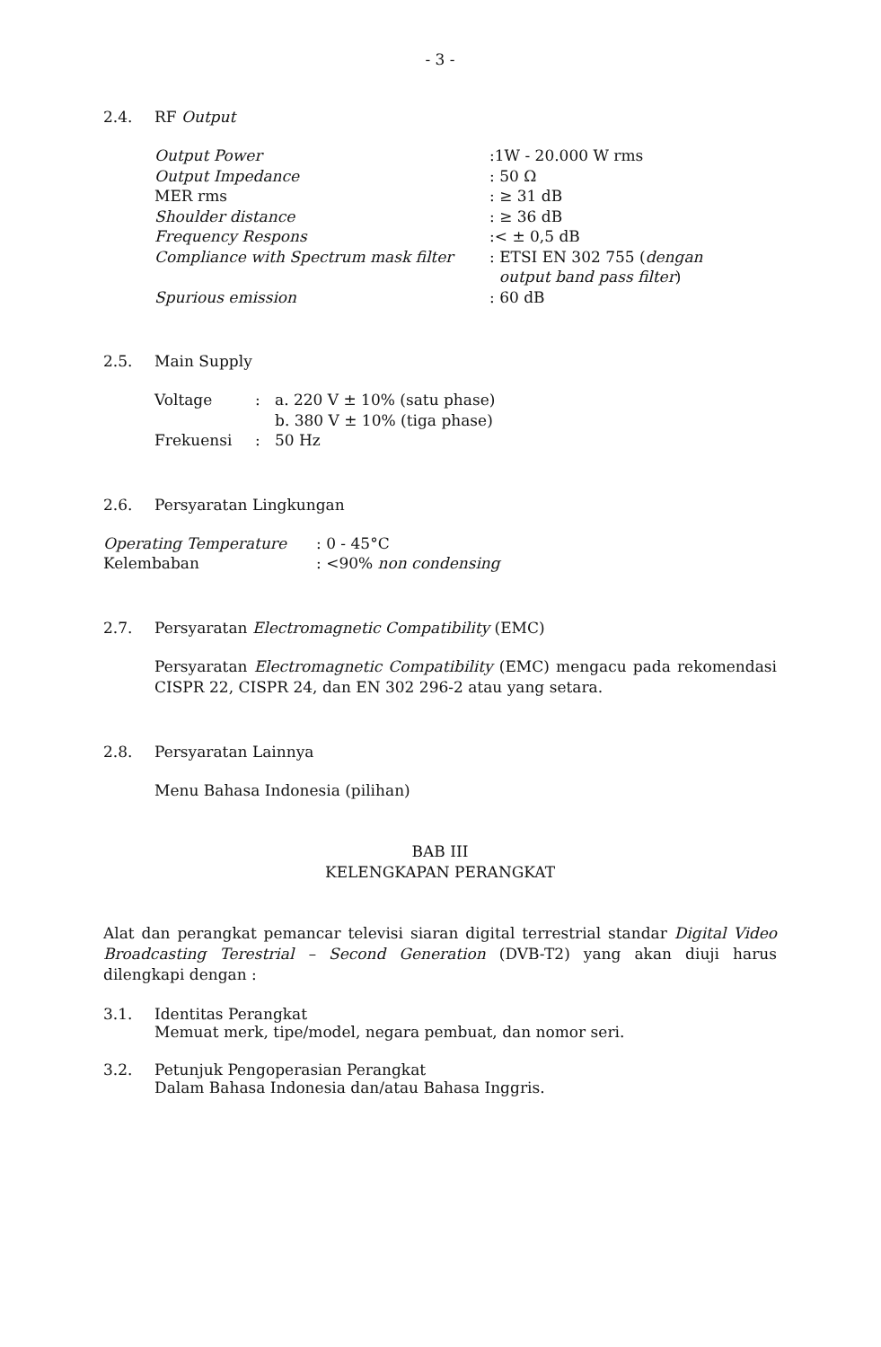- 3 -
2.4. RF Output
| Output Power | :1W - 20.000 W rms |
| Output Impedance | : 50 Ω |
| MER rms | : ≥ 31 dB |
| Shoulder distance | : ≥ 36 dB |
| Frequency Respons | :< ± 0,5 dB |
| Compliance with Spectrum mask filter | : ETSI EN 302 755 ( dengan output band pass filter ) |
| Spurious emission | : 60 dB |
2.5. Main Supply
| Voltage | : | a. 220 V ± 10% (satu phase) b. 380 V ± 10% (tiga phase) |
| Frekuensi | : | 50 Hz |
2.6. Persyaratan Lingkungan
| Operating Temperature | : 0 - 45°C |
| Kelembaban | : <90% non condensing |
2.7. Persyaratan Electromagnetic Compatibility (EMC)
Persyaratan Electromagnetic Compatibility (EMC) mengacu pada rekomendasi CISPR 22, CISPR 24, dan EN 302 296-2 atau yang setara.
2.8. Persyaratan Lainnya
Menu Bahasa Indonesia (pilihan)
BAB III
KELENGKAPAN PERANGKAT
Alat dan perangkat pemancar televisi siaran digital terrestrial standar Digital Video Broadcasting Terestrial – Second Generation (DVB-T2) yang akan diuji harus dilengkapi dengan :
3.1. Identitas Perangkat
Memuat merk, tipe/model, negara pembuat, dan nomor seri.
3.2. Petunjuk Pengoperasian Perangkat
Dalam Bahasa Indonesia dan/atau Bahasa Inggris.